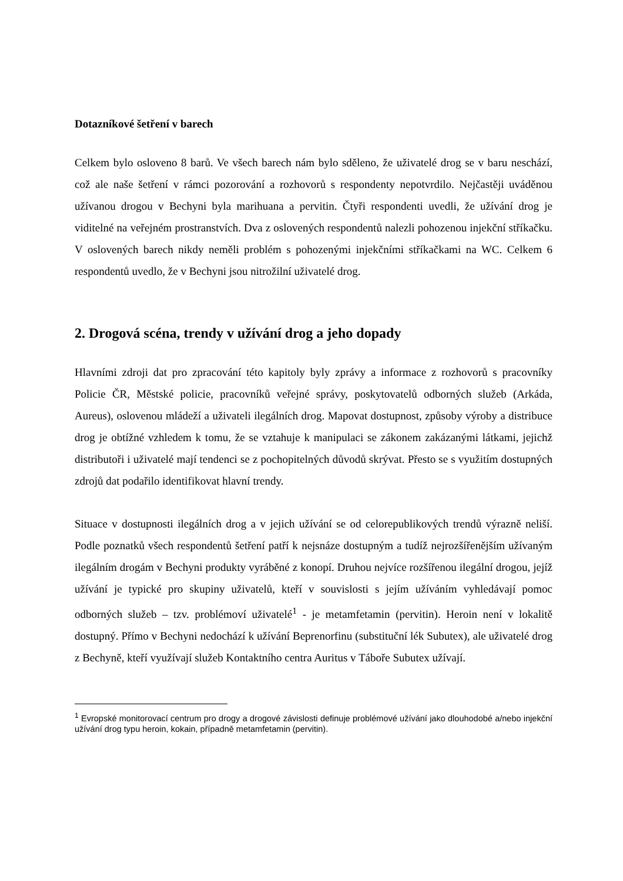Dotazníkové šetření v barech
Celkem bylo osloveno 8 barů. Ve všech barech nám bylo sděleno, že uživatelé drog se v baru neschází, což ale naše šetření v rámci pozorování a rozhovorů s respondenty nepotvrdilo. Nejčastěji uváděnou užívanou drogou v Bechyni byla marihuana a pervitin. Čtyři respondenti uvedli, že užívání drog je viditelné na veřejném prostranstvích. Dva z oslovených respondentů nalezli pohozenou injekční stříkačku. V oslovených barech nikdy neměli problém s pohozenými injekčními stříkačkami na WC. Celkem 6 respondentů uvedlo, že v Bechyni jsou nitrožilní uživatelé drog.
2. Drogová scéna, trendy v užívání drog a jeho dopady
Hlavními zdroji dat pro zpracování této kapitoly byly zprávy a informace z rozhovorů s pracovníky Policie ČR, Městské policie, pracovníků veřejné správy, poskytovatelů odborných služeb (Arkáda, Aureus), oslovenou mládeží a uživateli ilegálních drog. Mapovat dostupnost, způsoby výroby a distribuce drog je obtížné vzhledem k tomu, že se vztahuje k manipulaci se zákonem zakázanými látkami, jejichž distributoři i uživatelé mají tendenci se z pochopitelných důvodů skrývat. Přesto se s využitím dostupných zdrojů dat podařilo identifikovat hlavní trendy.
Situace v dostupnosti ilegálních drog a v jejich užívání se od celorepublikových trendů výrazně neliší. Podle poznatků všech respondentů šetření patří k nejsnáze dostupným a tudíž nejrozšířenějším užívaným ilegálním drogám v Bechyni produkty vyráběné z konopí. Druhou nejvíce rozšířenou ilegální drogou, jejíž užívání je typické pro skupiny uživatelů, kteří v souvislosti s jejím užíváním vyhledávají pomoc odborných služeb – tzv. problémoví uživatelé<sup>1</sup> - je metamfetamin (pervitin). Heroin není v lokalitě dostupný. Přímo v Bechyni nedochází k užívání Beprenorfinu (substituční lék Subutex), ale uživatelé drog z Bechyně, kteří využívají služeb Kontaktního centra Auritus v Táboře Subutex užívají.
<sup>1</sup> Evropské monitorovací centrum pro drogy a drogové závislosti definuje problémové užívání jako dlouhodobé a/nebo injekční užívání drog typu heroin, kokain, případně metamfetamin (pervitin).